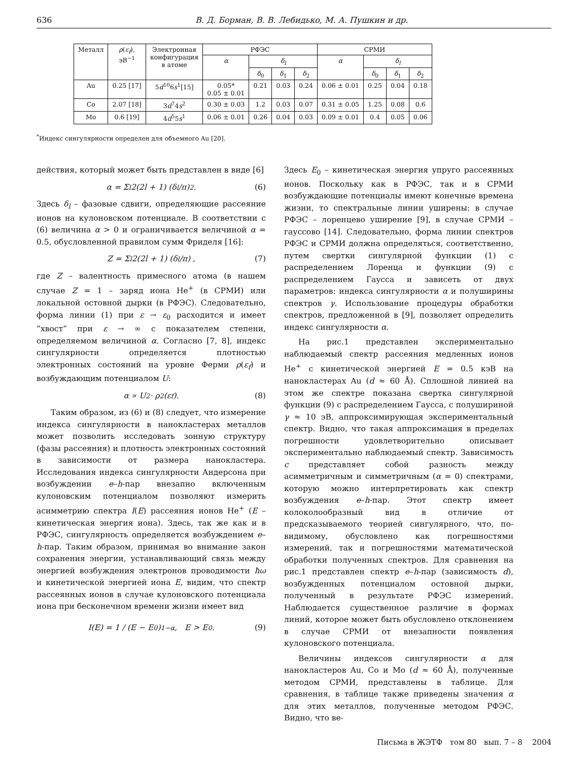636 В. Д. Борман, В. В. Лебидько, М. А. Пушкин и др.
| Металл | ρ ( ε<sub>f</sub> ), эВ<sup>−1</sup> | Электронная конфигурация в атоме | РФЭС | | | | СРМИ | | | |
| --- | --- | --- | --- | --- | --- | --- | --- | --- | --- | --- |
| | | | α | δ<sub>l</sub> | | | α | δ<sub>l</sub> | | |
| | | | | δ<sub>0</sub> | δ<sub>1</sub> | δ<sub>2</sub> | | δ<sub>0</sub> | δ<sub>1</sub> | δ<sub>2</sub> |
| Au | 0.25 [17] | 5 d<sup>10</sup>6 s<sup>1</sup>[15] | 0.05* 0.05 ± 0.01 | 0.21 | 0.03 | 0.24 | 0.06 ± 0.01 | 0.25 | 0.04 | 0.18 |
| Co | 2.07 [18] | 3 d<sup>7</sup>4 s<sup>2</sup> | 0.30 ± 0.03 | 1.2 | 0.03 | 0.07 | 0.31 ± 0.05 | 1.25 | 0.08 | 0.6 |
| Mo | 0.6 [19] | 4 d<sup>5</sup>5 s<sup>1</sup> | 0.06 ± 0.01 | 0.26 | 0.04 | 0.03 | 0.09 ± 0.01 | 0.4 | 0.05 | 0.06 |
<sup>*</sup> Индекс сингулярности определен для объемного Au [20].
действия, который может быть представлен в виде [6]
α = Σ<sub>l</sub> 2(2l + 1) (δ<sub>l</sub>/π)<sup>2</sup>. (6)
Здесь δ<sub>l</sub> – фазовые сдвиги, определяющие рассеяние ионов на кулоновском потенциале. В соответствии с (6) величина α > 0 и ограничивается величиной α = 0.5, обусловленной правилом сумм Фриделя [16]:
Z = Σ<sub>l</sub> 2(2l + 1) (δ<sub>l</sub>/π) , (7)
где Z – валентность примесного атома (в нашем случае Z = 1 – заряд иона He<sup>+</sup> (в СРМИ) или локальной остовной дырки (в РФЭС). Следовательно, форма линии (1) при ε → ε<sub>0</sub> расходится и имеет “хвост” при ε → ∞ с показателем степени, определяемом величиной α. Согласно [7, 8], индекс сингулярности определяется плотностью электронных состояний на уровне Ферми ρ(ε<sub>f</sub>) и возбуждающим потенциалом U:
α ∝ U<sup>2</sup> · ρ<sup>2</sup>(ε<sub>f</sub>). (8)
Таким образом, из (6) и (8) следует, что измерение индекса сингулярности в нанокластерах металлов может позволить исследовать зонную структуру (фазы рассеяния) и плотность электронных состояний в зависимости от размера нанокластера. Исследования индекса сингулярности Андерсона при возбуждении e–h-пар внезапно включенным кулоновским потенциалом позволяют измерить асимметрию спектра I(E) рассеяния ионов He<sup>+</sup> (E – кинетическая энергия иона). Здесь, так же как и в РФЭС, сингулярность определяется возбуждением e–h-пар. Таким образом, принимая во внимание закон сохранения энергии, устанавливающий связь между энергией возбуждения электронов проводимости ħω и кинетической энергией иона E, видим, что спектр рассеянных ионов в случае кулоновского потенциала иона при бесконечном времени жизни имеет вид
I(E) = 1 / (E − E<sub>0</sub>)<sup>1−α</sup>, E > E<sub>0</sub>. (9)
Здесь E<sub>0</sub> – кинетическая энергия упруго рассеянных ионов. Поскольку как в РФЭС, так и в СРМИ возбуждающие потенциалы имеют конечные времена жизни, то спектральные линии уширены: в случае РФЭС – лоренцево уширение [9], в случае СРМИ – гауссово [14]. Следовательно, форма линии спектров РФЭС и СРМИ должна определяться, соответственно, путем свертки сингулярной функции (1) с распределением Лоренца и функции (9) с распределением Гаусса и зависеть от двух параметров: индекса сингулярности α и полуширины спектров γ. Использование процедуры обработки спектров, предложенной в [9], позволяет определить индекс сингулярности α.
На рис.1 представлен экспериментально наблюдаемый спектр рассеяния медленных ионов He<sup>+</sup> с кинетической энергией E = 0.5 кэВ на нанокластерах Au (d ≈ 60 Å). Сплошной линией на этом же спектре показана свертка сингулярной функции (9) с распределением Гаусса, с полушириной γ ≈ 10 эВ, аппроксимирующая экспериментальный спектр. Видно, что такая аппроксимация в пределах погрешности удовлетворительно описывает экспериментально наблюдаемый спектр. Зависимость c представляет собой разность между асимметричным и симметричным (α = 0) спектрами, которую можно интерпретировать как спектр возбуждения e–h-пар. Этот спектр имеет колоколообразный вид в отличие от предсказываемого теорией сингулярного, что, по-видимому, обусловлено как погрешностями измерений, так и погрешностями математической обработки полученных спектров. Для сравнения на рис.1 представлен спектр e–h-пар (зависимость d), возбужденных потенциалом остовной дырки, полученный в результате РФЭС измерений. Наблюдается существенное различие в формах линий, которое может быть обусловлено отклонением в случае СРМИ от внезапности появления кулоновского потенциала.
Величины индексов сингулярности α для нанокластеров Au, Co и Mo (d ≈ 60 Å), полученные методом СРМИ, представлены в таблице. Для сравнения, в таблице также приведены значения α для этих металлов, полученные методом РФЭС. Видно, что ве-
Письма в ЖЭТФ том 80 вып. 7 – 8 2004